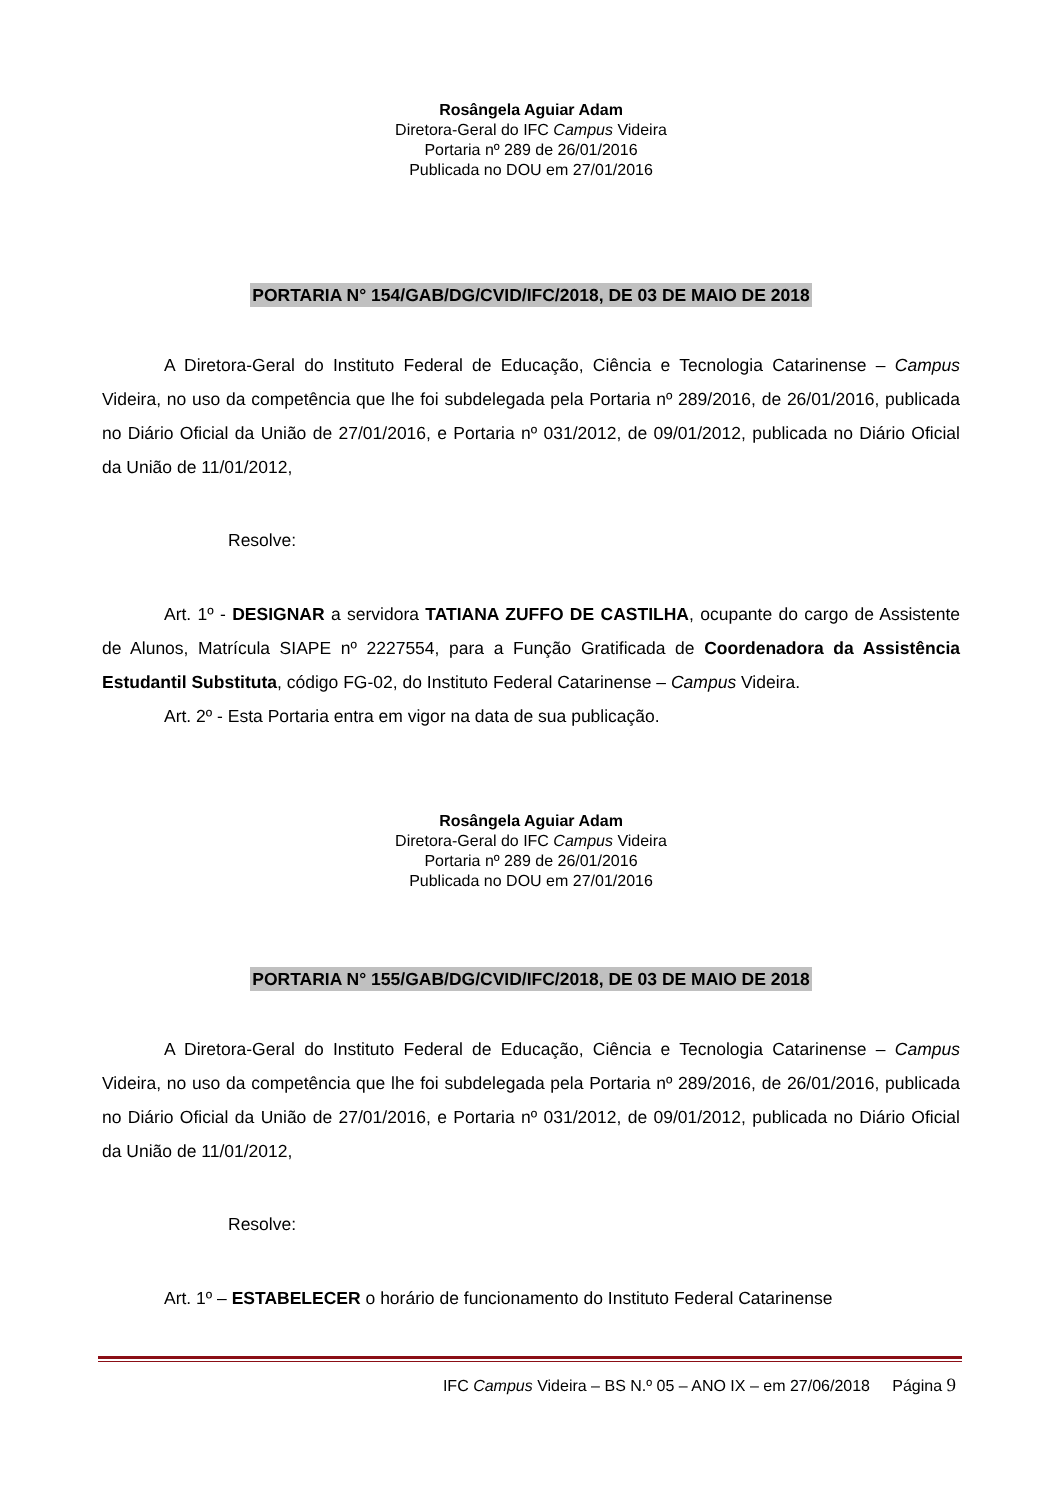Rosângela Aguiar Adam
Diretora-Geral do IFC Campus Videira
Portaria nº 289 de 26/01/2016
Publicada no DOU em 27/01/2016
PORTARIA N° 154/GAB/DG/CVID/IFC/2018, DE 03 DE MAIO DE 2018
A Diretora-Geral do Instituto Federal de Educação, Ciência e Tecnologia Catarinense – Campus Videira, no uso da competência que lhe foi subdelegada pela Portaria nº 289/2016, de 26/01/2016, publicada no Diário Oficial da União de 27/01/2016, e Portaria nº 031/2012, de 09/01/2012, publicada no Diário Oficial da União de 11/01/2012,
Resolve:
Art. 1º - DESIGNAR a servidora TATIANA ZUFFO DE CASTILHA, ocupante do cargo de Assistente de Alunos, Matrícula SIAPE nº 2227554, para a Função Gratificada de Coordenadora da Assistência Estudantil Substituta, código FG-02, do Instituto Federal Catarinense – Campus Videira.
Art. 2º - Esta Portaria entra em vigor na data de sua publicação.
Rosângela Aguiar Adam
Diretora-Geral do IFC Campus Videira
Portaria nº 289 de 26/01/2016
Publicada no DOU em 27/01/2016
PORTARIA N° 155/GAB/DG/CVID/IFC/2018, DE 03 DE MAIO DE 2018
A Diretora-Geral do Instituto Federal de Educação, Ciência e Tecnologia Catarinense – Campus Videira, no uso da competência que lhe foi subdelegada pela Portaria nº 289/2016, de 26/01/2016, publicada no Diário Oficial da União de 27/01/2016, e Portaria nº 031/2012, de 09/01/2012, publicada no Diário Oficial da União de 11/01/2012,
Resolve:
Art. 1º – ESTABELECER o horário de funcionamento do Instituto Federal Catarinense
IFC Campus Videira – BS N.º 05 – ANO IX – em 27/06/2018 Página 9